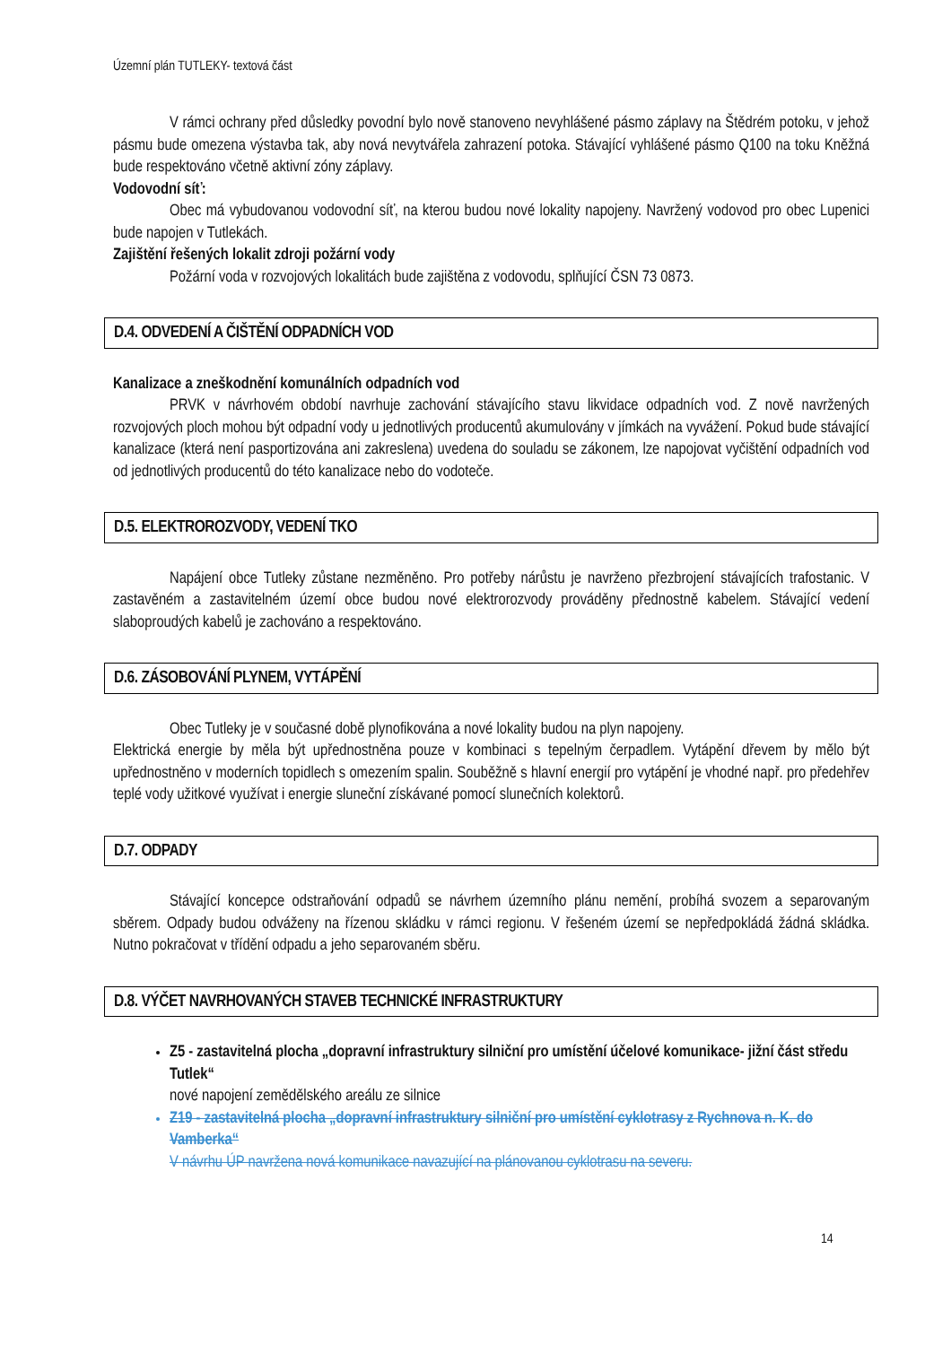Územní plán TUTLEKY- textová část
V rámci ochrany před důsledky povodní bylo nově stanoveno nevyhlášené pásmo záplavy na Štědrém potoku, v jehož pásmu bude omezena výstavba tak, aby nová nevytvářela zahrazení potoka. Stávající vyhlášené pásmo Q100 na toku Kněžná bude respektováno včetně aktivní zóny záplavy.
Vodovodní síť:
Obec má vybudovanou vodovodní síť, na kterou budou nové lokality napojeny. Navržený vodovod pro obec Lupenici bude napojen v Tutlekách.
Zajištění řešených lokalit zdroji požární vody
Požární voda v rozvojových lokalitách bude zajištěna z vodovodu, splňující ČSN 73 0873.
D.4. ODVEDENÍ A ČIŠTĚNÍ ODPADNÍCH VOD
Kanalizace a zneškodnění komunálních odpadních vod
PRVK v návrhovém období navrhuje zachování stávajícího stavu likvidace odpadních vod. Z nově navržených rozvojových ploch mohou být odpadní vody u jednotlivých producentů akumulovány v jímkách na vyvážení. Pokud bude stávající kanalizace (která není pasportizována ani zakreslena) uvedena do souladu se zákonem, lze napojovat vyčištění odpadních vod od jednotlivých producentů do této kanalizace nebo do vodoteče.
D.5. ELEKTROROZVODY, VEDENÍ TKO
Napájení obce Tutleky zůstane nezměněno. Pro potřeby nárůstu je navrženo přezbrojení stávajících trafostanic. V zastavěném a zastavitelném území obce budou nové elektrorozvody prováděny přednostně kabelem. Stávající vedení slaboproudých kabelů je zachováno a respektováno.
D.6. ZÁSOBOVÁNÍ PLYNEM, VYTÁPĚNÍ
Obec Tutleky je v současné době plynofikována a nové lokality budou na plyn napojeny.
Elektrická energie by měla být upřednostněna pouze v kombinaci s tepelným čerpadlem. Vytápění dřevem by mělo být upřednostněno v moderních topidlech s omezením spalin. Souběžně s hlavní energií pro vytápění je vhodné např. pro předehřev teplé vody užitkové využívat i energie sluneční získávané pomocí slunečních kolektorů.
D.7. ODPADY
Stávající koncepce odstraňování odpadů se návrhem územního plánu nemění, probíhá svozem a separovaným sběrem. Odpady budou odváženy na řízenou skládku v rámci regionu. V řešeném území se nepředpokládá žádná skládka. Nutno pokračovat v třídění odpadu a jeho separovaném sběru.
D.8. VÝČET NAVRHOVANÝCH STAVEB TECHNICKÉ INFRASTRUKTURY
Z5 - zastavitelná plocha „dopravní infrastruktury silniční pro umístění účelové komunikace- jižní část středu Tutlek“
nové napojení zemědělského areálu ze silnice
Z19 - zastavitelná plocha „dopravní infrastruktury silniční pro umístění cyklotrasy z Rychnova n. K. do Vamberka“
V návrhu ÚP navržena nová komunikace navazující na plánovanou cyklotrasu na severu.
14